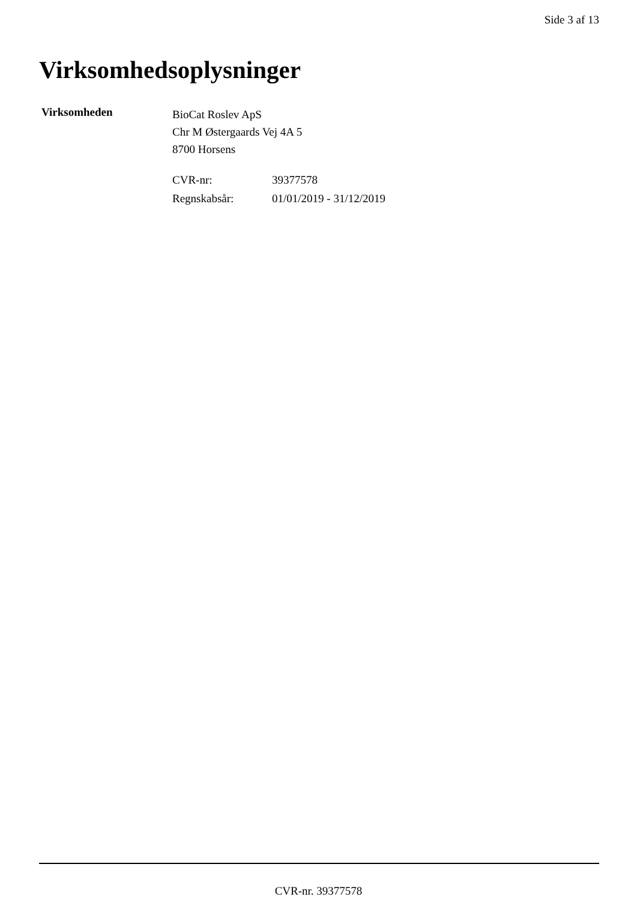Side 3 af 13
Virksomhedsoplysninger
Virksomheden
BioCat Roslev ApS
Chr M Østergaards Vej 4A 5
8700 Horsens
| CVR-nr: | 39377578 |
| Regnskabsår: | 01/01/2019 - 31/12/2019 |
CVR-nr. 39377578